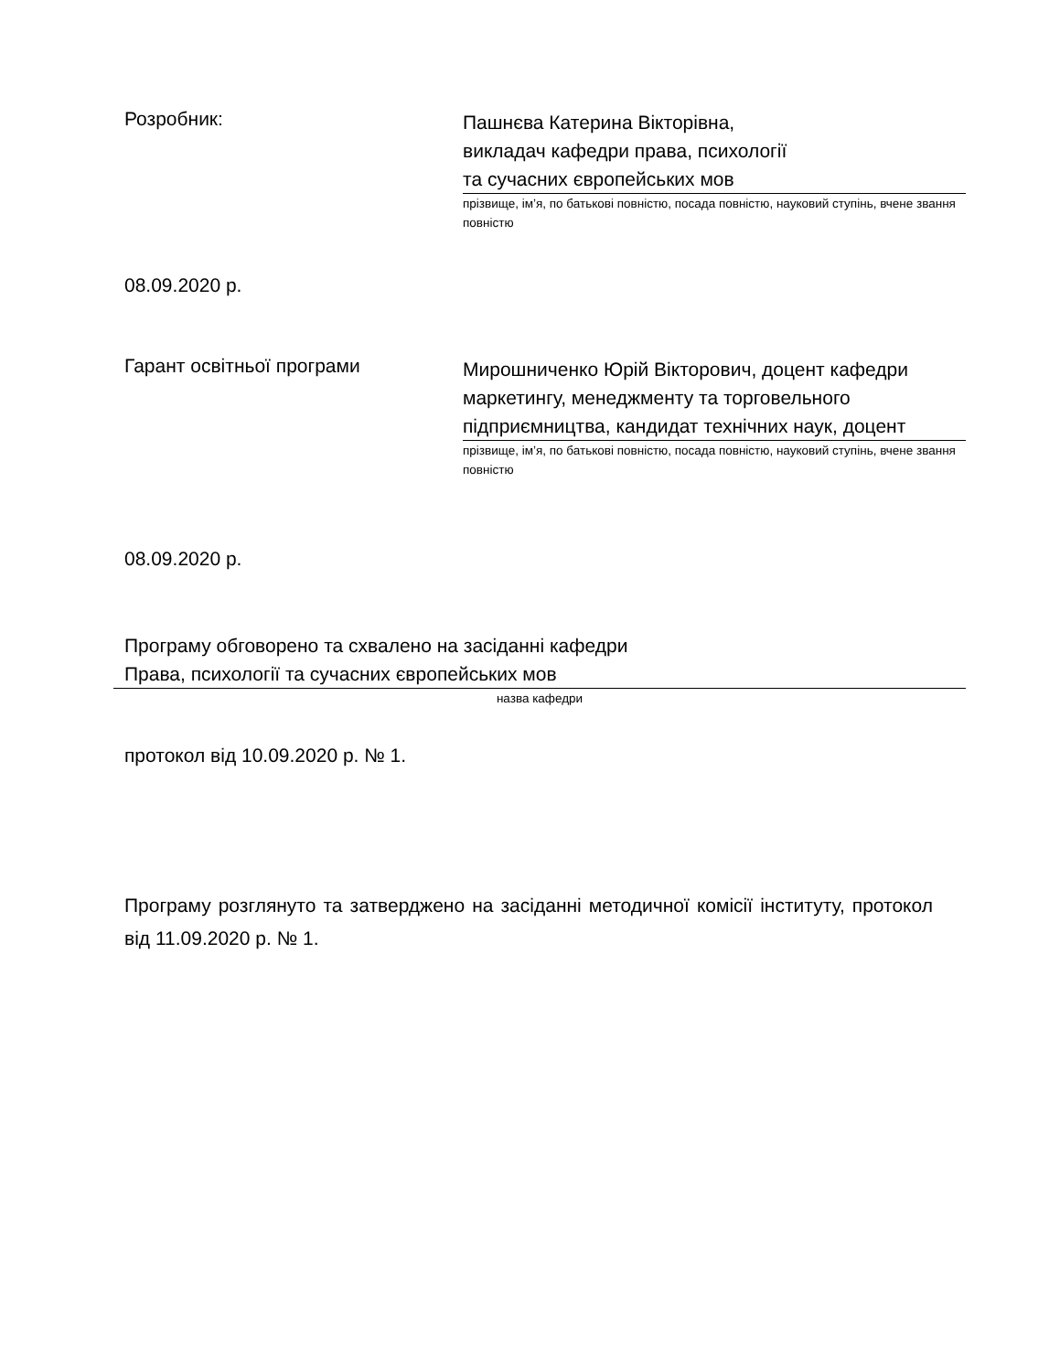Розробник:
Пашнєва Катерина Вікторівна,
викладач кафедри права, психології
та сучасних європейських мов
прізвище, ім’я, по батькові повністю, посада повністю, науковий ступінь, вчене звання повністю
08.09.2020 р.
Гарант освітньої програми
Мирошниченко Юрій Вікторович, доцент кафедри маркетингу, менеджменту та торговельного підприємництва, кандидат технічних наук, доцент
прізвище, ім’я, по батькові повністю, посада повністю, науковий ступінь, вчене звання повністю
08.09.2020 р.
Програму обговорено та схвалено на засіданні кафедри
Права, психології та сучасних європейських мов
назва кафедри
протокол від 10.09.2020 р. № 1.
Програму розглянуто та затверджено на засіданні методичної комісії інституту, протокол від 11.09.2020 р. № 1.